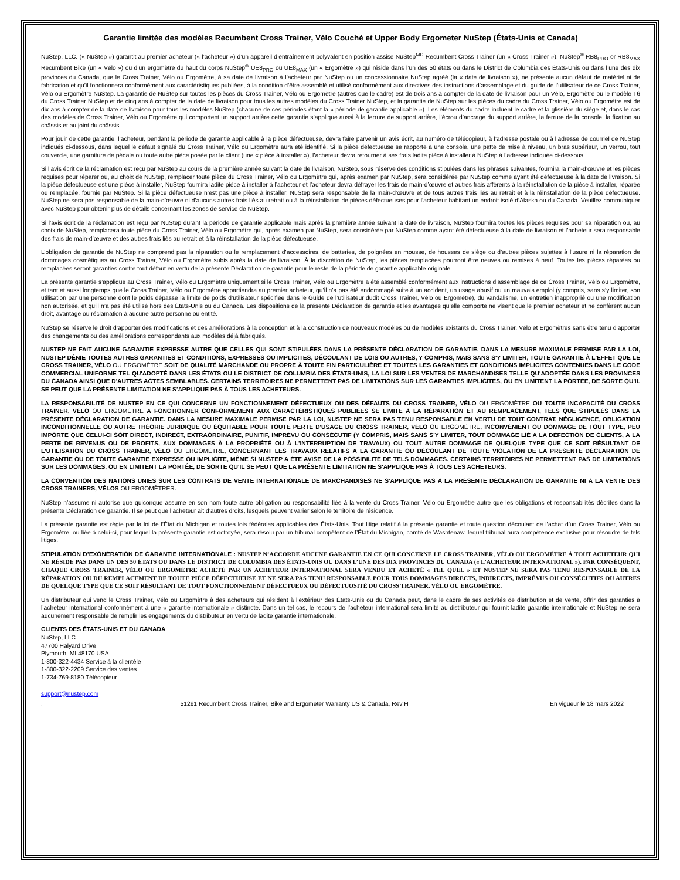Garantie limitée des modèles Recumbent Cross Trainer, Vélo Couché et Upper Body Ergometer NuStep (États-Unis et Canada)
NuStep, LLC. (« NuStep ») garantit au premier acheteur (« l’acheteur ») d’un appareil d’entraînement polyvalent en position assise NuStep<sup>MD</sup> Recumbent Cross Trainer (un « Cross Trainer »), NuStep<sup>®</sup> RB8<sub>PRO</sub> or RB8<sub>MAX</sub> Recumbent Bike (un « Vélo ») ou d’un ergomètre du haut du corps NuStep<sup>®</sup> UE8<sub>PRO</sub> ou UE8<sub>MAX</sub> (un « Ergomètre ») qui réside dans l’un des 50 états ou dans le District de Columbia des États-Unis ou dans l’une des dix provinces du Canada, que le Cross Trainer, Vélo ou Ergomètre, à sa date de livraison à l’acheteur par NuStep ou un concessionnaire NuStep agréé (la « date de livraison »), ne présente aucun défaut de matériel ni de fabrication et qu’il fonctionnera conformément aux caractéristiques publiées, à la condition d’être assemblé et utilisé conformément aux directives des instructions d’assemblage et du guide de l’utilisateur de ce Cross Trainer, Vélo ou Ergomètre NuStep. La garantie de NuStep sur toutes les pièces du Cross Trainer, Vélo ou Ergomètre (autres que le cadre) est de trois ans à compter de la date de livraison pour un Vélo, Ergomètre ou le modèle T6 du Cross Trainer NuStep et de cinq ans à compter de la date de livraison pour tous les autres modèles du Cross Trainer NuStep, et la garantie de NuStep sur les pièces du cadre du Cross Trainer, Vélo ou Ergomètre est de dix ans à compter de la date de livraison pour tous les modèles NuStep (chacune de ces périodes étant la « période de garantie applicable »). Les éléments du cadre incluent le cadre et la glissière du siège et, dans le cas des modèles de Cross Trainer, Vélo ou Ergomètre qui comportent un support arrière cette garantie s’applique aussi à la ferrure de support arrière, l’écrou d’ancrage du support arrière, la ferrure de la console, la fixation au châssis et au joint du châssis.
Pour jouir de cette garantie, l’acheteur, pendant la période de garantie applicable à la pièce défectueuse, devra faire parvenir un avis écrit, au numéro de télécopieur, à l’adresse postale ou à l’adresse de courriel de NuStep indiqués ci-dessous, dans lequel le défaut signalé du Cross Trainer, Vélo ou Ergomètre aura été identifié. Si la pièce défectueuse se rapporte à une console, une patte de mise à niveau, un bras supérieur, un verrou, tout couvercle, une garniture de pédale ou toute autre pièce posée par le client (une « pièce à installer »), l’acheteur devra retourner à ses frais ladite pièce à installer à NuStep à l’adresse indiquée ci-dessous.
Si l’avis écrit de la réclamation est reçu par NuStep au cours de la première année suivant la date de livraison, NuStep, sous réserve des conditions stipulées dans les phrases suivantes, fournira la main-d’œuvre et les pièces requises pour réparer ou, au choix de NuStep, remplacer toute pièce du Cross Trainer, Vélo ou Ergomètre qui, après examen par NuStep, sera considérée par NuStep comme ayant été défectueuse à la date de livraison. Si la pièce défectueuse est une pièce à installer, NuStep fournira ladite pièce à installer à l’acheteur et l’acheteur devra défrayer les frais de main-d’œuvre et autres frais afférents à la réinstallation de la pièce à installer, réparée ou remplacée, fournie par NuStep. Si la pièce défectueuse n’est pas une pièce à installer, NuStep sera responsable de la main-d’œuvre et de tous autres frais liés au retrait et à la réinstallation de la pièce défectueuse. NuStep ne sera pas responsable de la main-d’œuvre ni d’aucuns autres frais liés au retrait ou à la réinstallation de pièces défectueuses pour l’acheteur habitant un endroit isolé d’Alaska ou du Canada. Veuillez communiquer avec NuStep pour obtenir plus de détails concernant les zones de service de NuStep.
Si l’avis écrit de la réclamation est reçu par NuStep durant la période de garantie applicable mais après la première année suivant la date de livraison, NuStep fournira toutes les pièces requises pour sa réparation ou, au choix de NuStep, remplacera toute pièce du Cross Trainer, Vélo ou Ergomètre qui, après examen par NuStep, sera considérée par NuStep comme ayant été défectueuse à la date de livraison et l’acheteur sera responsable des frais de main-d’œuvre et des autres frais liés au retrait et à la réinstallation de la pièce défectueuse.
L’obligation de garantie de NuStep ne comprend pas la réparation ou le remplacement d’accessoires, de batteries, de poignées en mousse, de housses de siège ou d’autres pièces sujettes à l’usure ni la réparation de dommages cosmétiques au Cross Trainer, Vélo ou Ergomètre subis après la date de livraison. À la discrétion de NuStep, les pièces remplacées pourront être neuves ou remises à neuf. Toutes les pièces réparées ou remplacées seront garanties contre tout défaut en vertu de la présente Déclaration de garantie pour le reste de la période de garantie applicable originale.
La présente garantie s’applique au Cross Trainer, Vélo ou Ergomètre uniquement si le Cross Trainer, Vélo ou Ergomètre a été assemblé conformément aux instructions d’assemblage de ce Cross Trainer, Vélo ou Ergomètre, et tant et aussi longtemps que le Cross Trainer, Vélo ou Ergomètre appartiendra au premier acheteur, qu’il n’a pas été endommagé suite à un accident, un usage abusif ou un mauvais emploi (y compris, sans s’y limiter, son utilisation par une personne dont le poids dépasse la limite de poids d’utilisateur spécifiée dans le Guide de l’utilisateur dudit Cross Trainer, Vélo ou Ergomètre), du vandalisme, un entretien inapproprié ou une modification non autorisée, et qu’il n’a pas été utilisé hors des États-Unis ou du Canada. Les dispositions de la présente Déclaration de garantie et les avantages qu’elle comporte ne visent que le premier acheteur et ne confèrent aucun droit, avantage ou réclamation à aucune autre personne ou entité.
NuStep se réserve le droit d’apporter des modifications et des améliorations à la conception et à la construction de nouveaux modèles ou de modèles existants du Cross Trainer, Vélo et Ergomètres sans être tenu d’apporter des changements ou des améliorations correspondants aux modèles déjà fabriqués.
NUSTEP NE FAIT AUCUNE GARANTIE EXPRESSE AUTRE QUE CELLES QUI SONT STIPULÉES DANS LA PRÉSENTE DÉCLARATION DE GARANTIE. DANS LA MESURE MAXIMALE PERMISE PAR LA LOI, NUSTEP DÉNIE TOUTES AUTRES GARANTIES ET CONDITIONS, EXPRESSES OU IMPLICITES, DÉCOULANT DE LOIS OU AUTRES, Y COMPRIS, MAIS SANS S'Y LIMITER, TOUTE GARANTIE À L'EFFET QUE LE CROSS TRAINER, VÉLO OU ERGOMÈTRE SOIT DE QUALITÉ MARCHANDE OU PROPRE À TOUTE FIN PARTICULIÈRE ET TOUTES LES GARANTIES ET CONDITIONS IMPLICITES CONTENUES DANS LE CODE COMMERCIAL UNIFORME TEL QU'ADOPTÉ DANS LES ÉTATS OU LE DISTRICT DE COLUMBIA DES ÉTATS-UNIS, LA LOI SUR LES VENTES DE MARCHANDISES TELLE QU'ADOPTÉE DANS LES PROVINCES DU CANADA AINSI QUE D'AUTRES ACTES SEMBLABLES. CERTAINS TERRITOIRES NE PERMETTENT PAS DE LIMITATIONS SUR LES GARANTIES IMPLICITES, OU EN LIMITENT LA PORTÉE, DE SORTE QU'IL SE PEUT QUE LA PRÉSENTE LIMITATION NE S'APPLIQUE PAS À TOUS LES ACHETEURS.
LA RESPONSABILITÉ DE NUSTEP EN CE QUI CONCERNE UN FONCTIONNEMENT DÉFECTUEUX OU DES DÉFAUTS DU CROSS TRAINER, VÉLO OU ERGOMÈTRE OU TOUTE INCAPACITÉ DU CROSS TRAINER, VÉLO OU ERGOMÈTRE À FONCTIONNER CONFORMÉMENT AUX CARACTÉRISTIQUES PUBLIÉES SE LIMITE À LA RÉPARATION ET AU REMPLACEMENT, TELS QUE STIPULÉS DANS LA PRÉSENTE DÉCLARATION DE GARANTIE. DANS LA MESURE MAXIMALE PERMISE PAR LA LOI, NUSTEP NE SERA PAS TENU RESPONSABLE EN VERTU DE TOUT CONTRAT, NÉGLIGENCE, OBLIGATION INCONDITIONNELLE OU AUTRE THÉORIE JURIDIQUE OU ÉQUITABLE POUR TOUTE PERTE D'USAGE DU CROSS TRAINER, VÉLO OU ERGOMÈTRE, INCONVÉNIENT OU DOMMAGE DE TOUT TYPE, PEU IMPORTE QUE CELUI-CI SOIT DIRECT, INDIRECT, EXTRAORDINAIRE, PUNITIF, IMPRÉVU OU CONSÉCUTIF (Y COMPRIS, MAIS SANS S'Y LIMITER, TOUT DOMMAGE LIÉ À LA DÉFECTION DE CLIENTS, À LA PERTE DE REVENUS OU DE PROFITS, AUX DOMMAGES À LA PROPRIÉTÉ OU À L'INTERRUPTION DE TRAVAUX) OU TOUT AUTRE DOMMAGE DE QUELQUE TYPE QUE CE SOIT RÉSULTANT DE L'UTILISATION DU CROSS TRAINER, VÉLO OU ERGOMÈTRE, CONCERNANT LES TRAVAUX RELATIFS À LA GARANTIE OU DÉCOULANT DE TOUTE VIOLATION DE LA PRÉSENTE DÉCLARATION DE GARANTIE OU DE TOUTE GARANTIE EXPRESSE OU IMPLICITE, MÊME SI NUSTEP A ÉTÉ AVISÉ DE LA POSSIBILITÉ DE TELS DOMMAGES. CERTAINS TERRITOIRES NE PERMETTENT PAS DE LIMITATIONS SUR LES DOMMAGES, OU EN LIMITENT LA PORTÉE, DE SORTE QU'IL SE PEUT QUE LA PRÉSENTE LIMITATION NE S'APPLIQUE PAS À TOUS LES ACHETEURS.
LA CONVENTION DES NATIONS UNIES SUR LES CONTRATS DE VENTE INTERNATIONALE DE MARCHANDISES NE S'APPLIQUE PAS À LA PRÉSENTE DÉCLARATION DE GARANTIE NI À LA VENTE DES CROSS TRAINERS, VÉLOS OU ERGOMÈTRES.
NuStep n’assume ni autorise que quiconque assume en son nom toute autre obligation ou responsabilité liée à la vente du Cross Trainer, Vélo ou Ergomètre autre que les obligations et responsabilités décrites dans la présente Déclaration de garantie. Il se peut que l’acheteur ait d’autres droits, lesquels peuvent varier selon le territoire de résidence.
La présente garantie est régie par la loi de l’État du Michigan et toutes lois fédérales applicables des États-Unis. Tout litige relatif à la présente garantie et toute question découlant de l’achat d’un Cross Trainer, Vélo ou Ergomètre, ou liée à celui-ci, pour lequel la présente garantie est octroyée, sera résolu par un tribunal compétent de l’État du Michigan, comté de Washtenaw, lequel tribunal aura compétence exclusive pour résoudre de tels litiges.
STIPULATION D’EXONÉRATION DE GARANTIE INTERNATIONALE : NUSTEP N’ACCORDE AUCUNE GARANTIE EN CE QUI CONCERNE LE CROSS TRAINER, VÉLO OU ERGOMÈTRE À TOUT ACHETEUR QUI NE RÉSIDE PAS DANS UN DES 50 ÉTATS OU DANS LE DISTRICT DE COLUMBIA DES ÉTATS-UNIS OU DANS L’UNE DES DIX PROVINCES DU CANADA (« L’ACHETEUR INTERNATIONAL »). PAR CONSÉQUENT, CHAQUE CROSS TRAINER, VÉLO OU ERGOMÈTRE ACHETÉ PAR UN ACHETEUR INTERNATIONAL SERA VENDU ET ACHETÉ « TEL QUEL » ET NUSTEP NE SERA PAS TENU RESPONSABLE DE LA RÉPARATION OU DU REMPLACEMENT DE TOUTE PIÈCE DÉFECTUEUSE ET NE SERA PAS TENU RESPONSABLE POUR TOUS DOMMAGES DIRECTS, INDIRECTS, IMPRÉVUS OU CONSÉCUTIFS OU AUTRES DE QUELQUE TYPE QUE CE SOIT RÉSULTANT DE TOUT FONCTIONNEMENT DÉFECTUEUX OU DÉFECTUOSITÉ DU CROSS TRAINER, VÉLO OU ERGOMÈTRE.
Un distributeur qui vend le Cross Trainer, Vélo ou Ergomètre à des acheteurs qui résident à l’extérieur des États-Unis ou du Canada peut, dans le cadre de ses activités de distribution et de vente, offrir des garanties à l’acheteur international conformément à une « garantie internationale » distincte. Dans un tel cas, le recours de l’acheteur international sera limité au distributeur qui fournit ladite garantie internationale et NuStep ne sera aucunement responsable de remplir les engagements du distributeur en vertu de ladite garantie internationale.
CLIENTS DES ÉTATS-UNIS ET DU CANADA
NuStep, LLC.
47700 Halyard Drive
Plymouth, MI 48170 USA
1-800-322-4434 Service à la clientèle
1-800-322-2209 Service des ventes
1-734-769-8180 Télécopieur
support@nustep.com
. 51291 Recumbent Cross Trainer, Bike and Ergometer Warranty US & Canada, Rev H En vigueur le 18 mars 2022